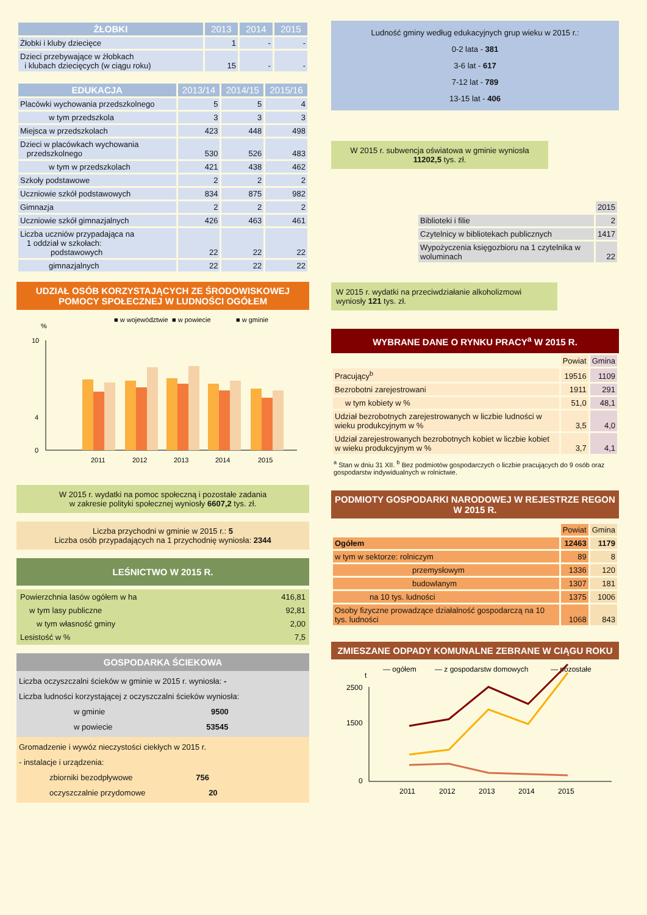| ŻŁOBKI | 2013 | 2014 | 2015 |
| --- | --- | --- | --- |
| Żłobki i kluby dziecięce | 1 | - | - |
| Dzieci przebywające w żłobkach i klubach dziecięcych (w ciągu roku) | 15 | - | - |
| EDUKACJA | 2013/14 | 2014/15 | 2015/16 |
| --- | --- | --- | --- |
| Placówki wychowania przedszkolnego | 5 | 5 | 4 |
| w tym przedszkola | 3 | 3 | 3 |
| Miejsca w przedszkolach | 423 | 448 | 498 |
| Dzieci w placówkach wychowania przedszkolnego | 530 | 526 | 483 |
| w tym w przedszkolach | 421 | 438 | 462 |
| Szkoły podstawowe | 2 | 2 | 2 |
| Uczniowie szkół podstawowych | 834 | 875 | 982 |
| Gimnazja | 2 | 2 | 2 |
| Uczniowie szkół gimnazjalnych | 426 | 463 | 461 |
| Liczba uczniów przypadająca na 1 oddział w szkołach: podstawowych | 22 | 22 | 22 |
| gimnazjalnych | 22 | 22 | 22 |
UDZIAŁ OSÓB KORZYSTAJĄCYCH ZE ŚRODOWISKOWEJ POMOCY SPOŁECZNEJ W LUDNOŚCI OGÓŁEM
■ w województwie
■ w powiecie
■ w gminie
%
0
4
10
2011
2012
2013
2014
2015
W 2015 r. wydatki na pomoc społeczną i pozostałe zadania
w zakresie polityki społecznej wyniosły 6607,2 tys. zł.
Liczba przychodni w gminie w 2015 r.: 5
Liczba osób przypadających na 1 przychodnię wyniosła: 2344
LEŚNICTWO W 2015 R.
| Powierzchnia lasów ogółem w ha | 416,81 |
| w tym lasy publiczne | 92,81 |
| w tym własność gminy | 2,00 |
| Lesistość w % | 7,5 |
GOSPODARKA ŚCIEKOWA
Liczba oczyszczalni ścieków w gminie w 2015 r. wyniosła: -
Liczba ludności korzystającej z oczyszczalni ścieków wyniosła:
w gminie 9500
w powiecie 53545
Gromadzenie i wywóz nieczystości ciekłych w 2015 r.
- instalacje i urządzenia:
zbiorniki bezodpływowe 756
oczyszczalnie przydomowe 20
Ludność gminy według edukacyjnych grup wieku w 2015 r.:
0-2 lata - 381
3-6 lat - 617
7-12 lat - 789
13-15 lat - 406
W 2015 r. subwencja oświatowa w gminie wyniosła 11202,5 tys. zł.
| | 2015 |
| Biblioteki i filie | 2 |
| Czytelnicy w bibliotekach publicznych | 1417 |
| Wypożyczenia księgozbioru na 1 czytelnika w woluminach | 22 |
W 2015 r. wydatki na przeciwdziałanie alkoholizmowi wyniosły 121 tys. zł.
WYBRANE DANE O RYNKU PRACY<sup>a</sup> W 2015 R.
| | Powiat | Gmina |
| Pracujący<sup>b</sup> | 19516 | 1109 |
| Bezrobotni zarejestrowani | 1911 | 291 |
| w tym kobiety w % | 51,0 | 48,1 |
| Udział bezrobotnych zarejestrowanych w liczbie ludności w wieku produkcyjnym w % | 3,5 | 4,0 |
| Udział zarejestrowanych bezrobotnych kobiet w liczbie kobiet w wieku produkcyjnym w % | 3,7 | 4,1 |
<sup>a</sup> Stan w dniu 31 XII. <sup>b</sup> Bez podmiotów gospodarczych o liczbie pracujących do 9 osób oraz gospodarstw indywidualnych w rolnictwie.
PODMIOTY GOSPODARKI NARODOWEJ W REJESTRZE REGON W 2015 R.
| | Powiat | Gmina |
| Ogółem | 12463 | 1179 |
| w tym w sektorze: rolniczym | 89 | 8 |
| przemysłowym | 1336 | 120 |
| budowlanym | 1307 | 181 |
| na 10 tys. ludności | 1375 | 1006 |
| Osoby fizyczne prowadzące działalność gospodarczą na 10 tys. ludności | 1068 | 843 |
ZMIESZANE ODPADY KOMUNALNE ZEBRANE W CIĄGU ROKU
t
— ogółem
— z gospodarstw domowych
— pozostałe
2500
1500
0
2011
2012
2013
2014
2015